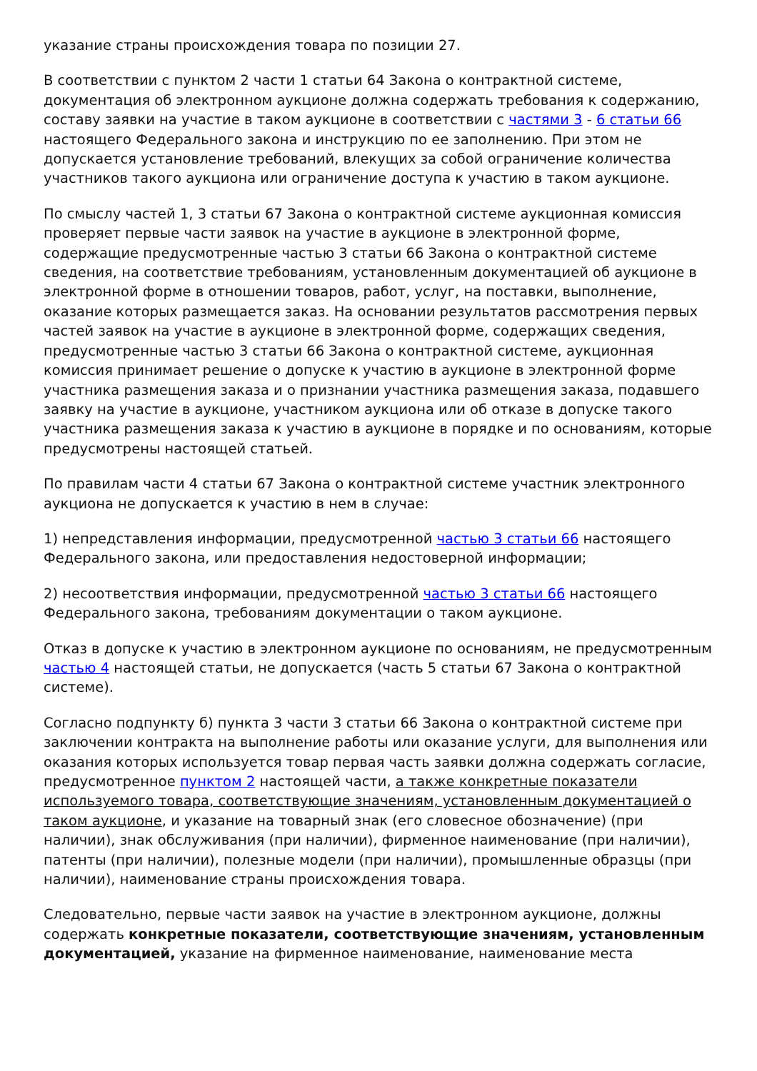указание страны происхождения товара по позиции 27.
В соответствии с пунктом 2 части 1 статьи 64 Закона о контрактной системе, документация об электронном аукционе должна содержать требования к содержанию, составу заявки на участие в таком аукционе в соответствии с частями 3 - 6 статьи 66 настоящего Федерального закона и инструкцию по ее заполнению. При этом не допускается установление требований, влекущих за собой ограничение количества участников такого аукциона или ограничение доступа к участию в таком аукционе.
По смыслу частей 1, 3 статьи 67 Закона о контрактной системе аукционная комиссия проверяет первые части заявок на участие в аукционе в электронной форме, содержащие предусмотренные частью 3 статьи 66 Закона о контрактной системе сведения, на соответствие требованиям, установленным документацией об аукционе в электронной форме в отношении товаров, работ, услуг, на поставки, выполнение, оказание которых размещается заказ. На основании результатов рассмотрения первых частей заявок на участие в аукционе в электронной форме, содержащих сведения, предусмотренные частью 3 статьи 66 Закона о контрактной системе, аукционная комиссия принимает решение о допуске к участию в аукционе в электронной форме участника размещения заказа и о признании участника размещения заказа, подавшего заявку на участие в аукционе, участником аукциона или об отказе в допуске такого участника размещения заказа к участию в аукционе в порядке и по основаниям, которые предусмотрены настоящей статьей.
По правилам части 4 статьи 67 Закона о контрактной системе участник электронного аукциона не допускается к участию в нем в случае:
1) непредставления информации, предусмотренной частью 3 статьи 66 настоящего Федерального закона, или предоставления недостоверной информации;
2) несоответствия информации, предусмотренной частью 3 статьи 66 настоящего Федерального закона, требованиям документации о таком аукционе.
Отказ в допуске к участию в электронном аукционе по основаниям, не предусмотренным частью 4 настоящей статьи, не допускается (часть 5 статьи 67 Закона о контрактной системе).
Согласно подпункту б) пункта 3 части 3 статьи 66 Закона о контрактной системе при заключении контракта на выполнение работы или оказание услуги, для выполнения или оказания которых используется товар первая часть заявки должна содержать согласие, предусмотренное пунктом 2 настоящей части, а также конкретные показатели используемого товара, соответствующие значениям, установленным документацией о таком аукционе, и указание на товарный знак (его словесное обозначение) (при наличии), знак обслуживания (при наличии), фирменное наименование (при наличии), патенты (при наличии), полезные модели (при наличии), промышленные образцы (при наличии), наименование страны происхождения товара.
Следовательно, первые части заявок на участие в электронном аукционе, должны содержать конкретные показатели, соответствующие значениям, установленным документацией, указание на фирменное наименование, наименование места